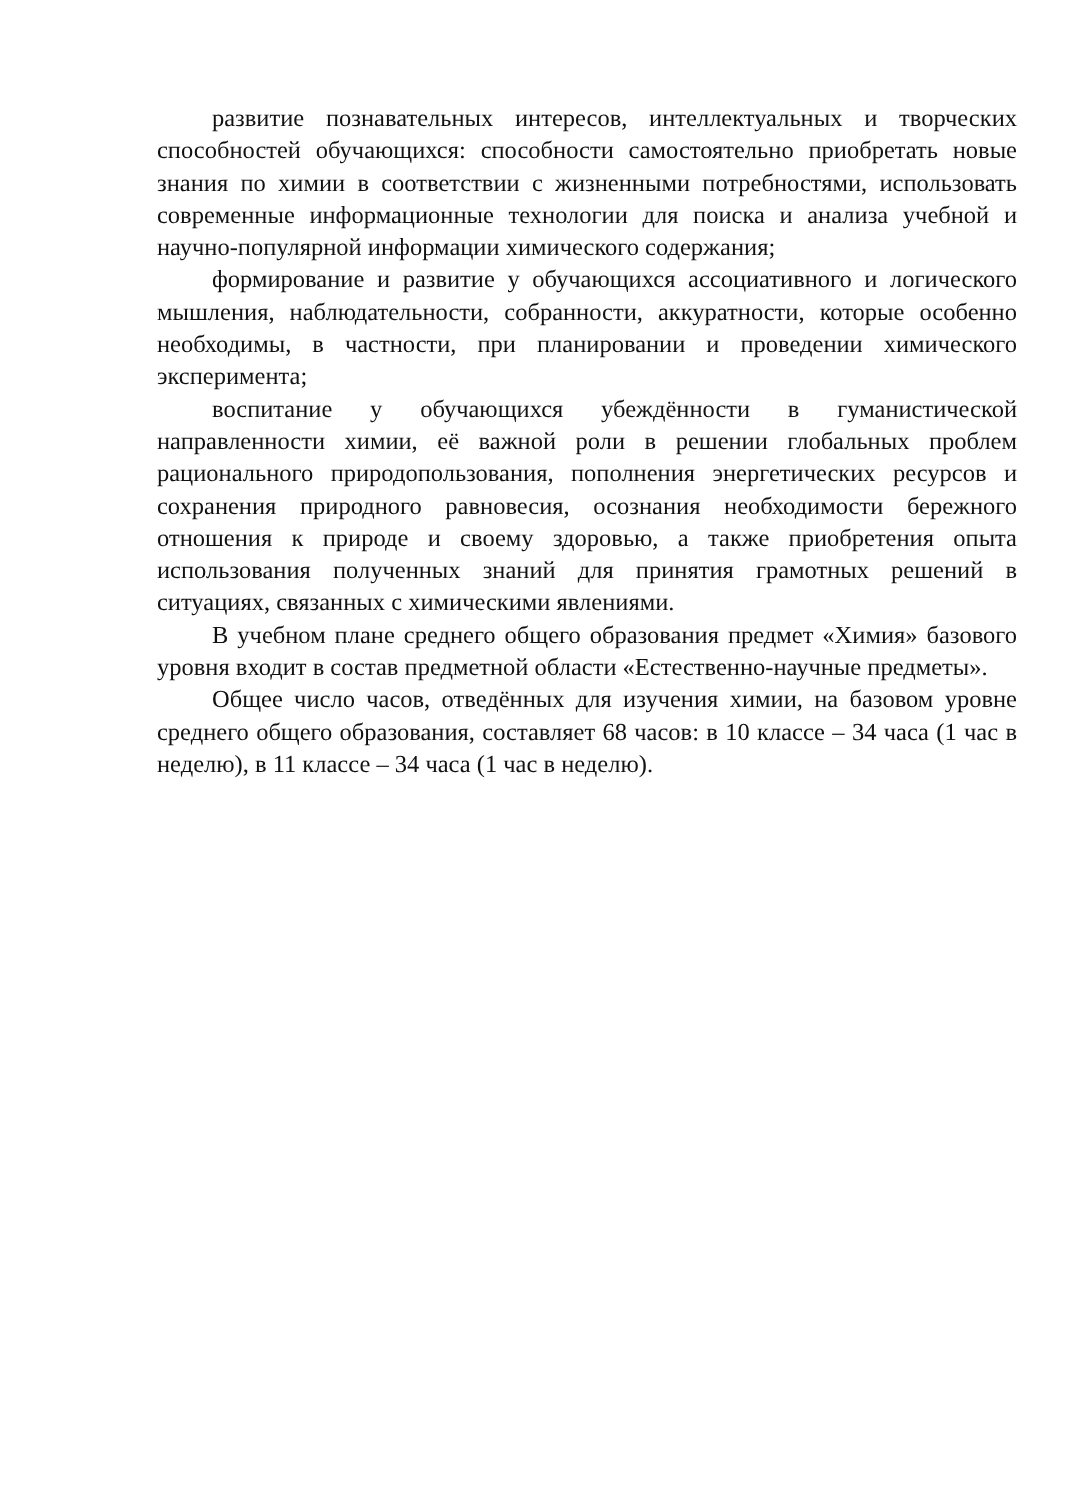развитие познавательных интересов, интеллектуальных и творческих способностей обучающихся: способности самостоятельно приобретать новые знания по химии в соответствии с жизненными потребностями, использовать современные информационные технологии для поиска и анализа учебной и научно-популярной информации химического содержания;
формирование и развитие у обучающихся ассоциативного и логического мышления, наблюдательности, собранности, аккуратности, которые особенно необходимы, в частности, при планировании и проведении химического эксперимента;
воспитание у обучающихся убеждённости в гуманистической направленности химии, её важной роли в решении глобальных проблем рационального природопользования, пополнения энергетических ресурсов и сохранения природного равновесия, осознания необходимости бережного отношения к природе и своему здоровью, а также приобретения опыта использования полученных знаний для принятия грамотных решений в ситуациях, связанных с химическими явлениями.
В учебном плане среднего общего образования предмет «Химия» базового уровня входит в состав предметной области «Естественно-научные предметы».
Общее число часов, отведённых для изучения химии, на базовом уровне среднего общего образования, составляет 68 часов: в 10 классе – 34 часа (1 час в неделю), в 11 классе – 34 часа (1 час в неделю).